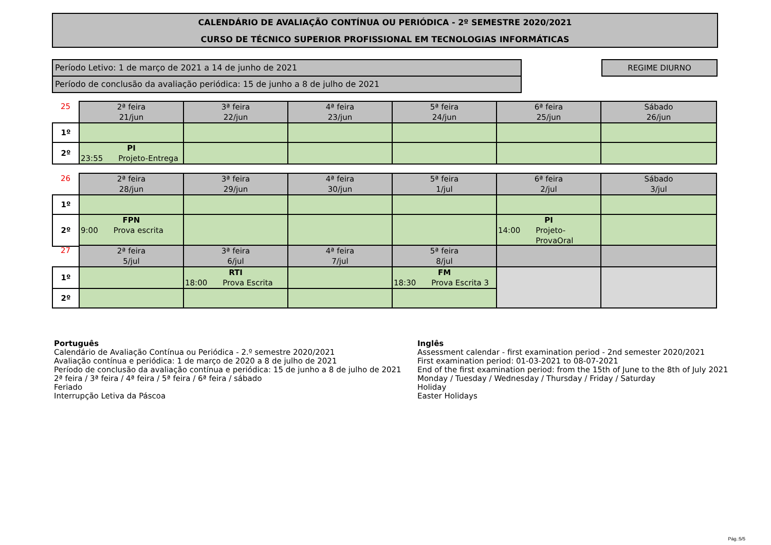CALENDÁRIO DE AVALIAÇÃO CONTÍNUA OU PERIÓDICA - 2º SEMESTRE 2020/2021
CURSO DE TÉCNICO SUPERIOR PROFISSIONAL EM TECNOLOGIAS INFORMÁTICAS
Período Letivo: 1 de março de 2021 a 14 de junho de 2021
Período de conclusão da avaliação periódica: 15 de junho a 8 de julho de 2021
REGIME DIURNO
| 25 | 2ª feira 21/jun | 3ª feira 22/jun | 4ª feira 23/jun | 5ª feira 24/jun | 6ª feira 25/jun | Sábado 26/jun |
| --- | --- | --- | --- | --- | --- | --- |
| 1º | | | | | | |
| 2º | PI 23:55 Projeto-Entrega | | | | | |
| 26 | 2ª feira 28/jun | 3ª feira 29/jun | 4ª feira 30/jun | 5ª feira 1/jul | 6ª feira 2/jul | Sábado 3/jul |
| --- | --- | --- | --- | --- | --- | --- |
| 1º | | | | | | |
| 2º | FPN 9:00 Prova escrita | | | | PI 14:00 Projeto-ProvaOral | |
| 27 | 2ª feira 5/jul | 3ª feira 6/jul | 4ª feira 7/jul | 5ª feira 8/jul | | |
| --- | --- | --- | --- | --- | --- | --- |
| 1º | | RTI 18:00 Prova Escrita | | FM 18:30 Prova Escrita 3 | | |
| 2º | | | | | | |
Português
Calendário de Avaliação Contínua ou Periódica - 2.º semestre 2020/2021
Avaliação contínua e periódica: 1 de março de 2020 a 8 de julho de 2021
Período de conclusão da avaliação contínua e periódica: 15 de junho a 8 de julho de 2021
2ª feira / 3ª feira / 4ª feira / 5ª feira / 6ª feira / sábado
Feriado
Interrupção Letiva da Páscoa
Inglês
Assessment calendar - first examination period - 2nd semester 2020/2021
First examination period: 01-03-2021 to 08-07-2021
End of the first examination period: from the 15th of June to the 8th of July 2021
Monday / Tuesday / Wednesday / Thursday / Friday / Saturday
Holiday
Easter Holidays
Pág.:5/5